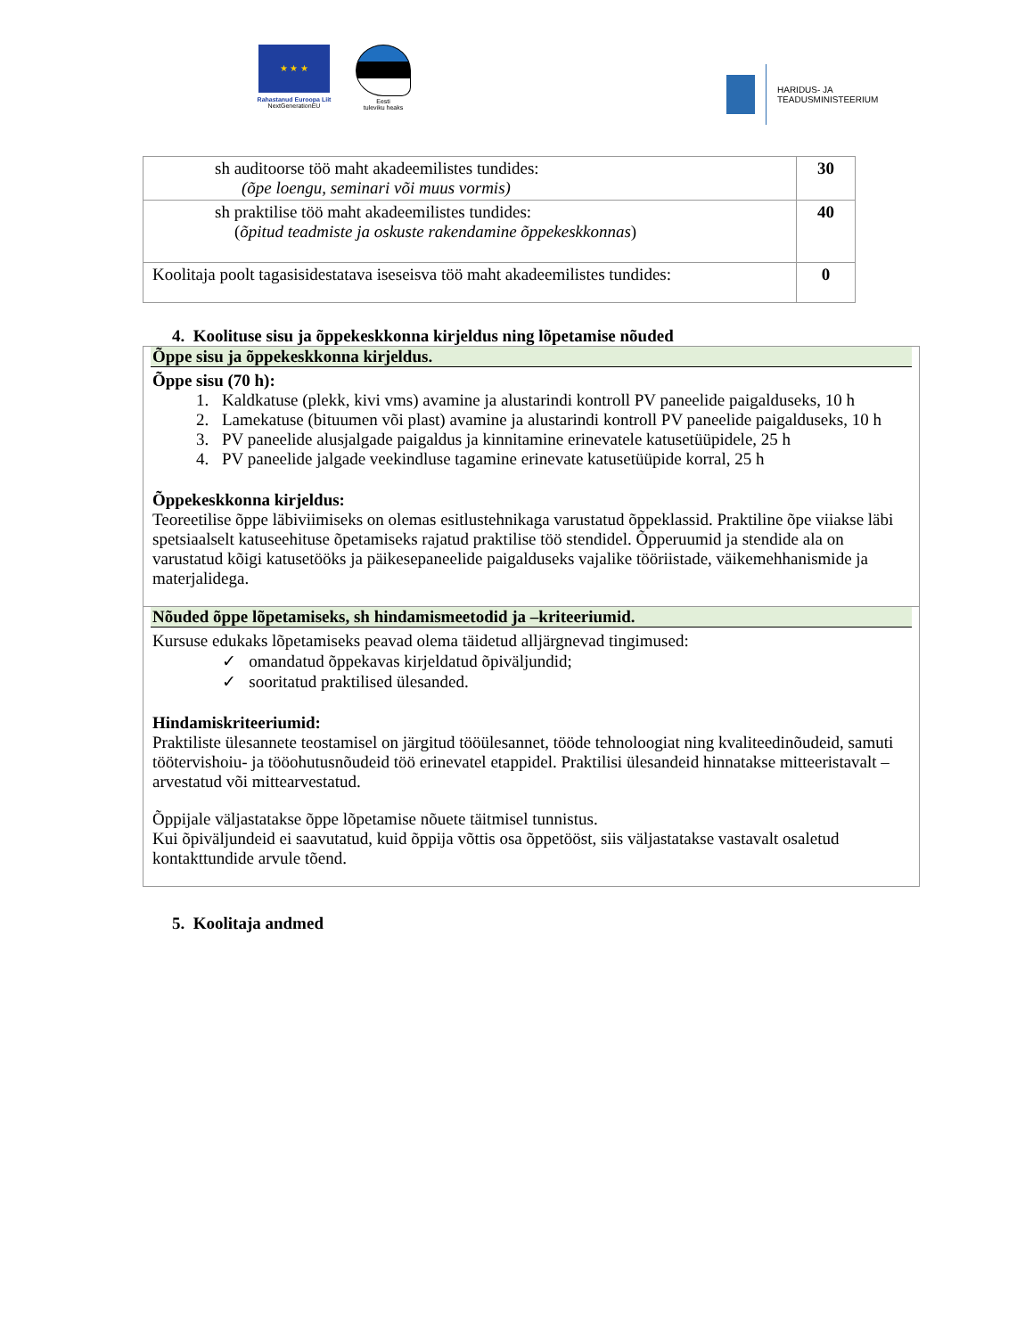★ ★ ★
Rahastanud Euroopa Liit
NextGenerationEU
Eesti
tuleviku heaks
HARIDUS- JA
TEADUSMINISTEERIUM
| sh auditoorse töö maht akadeemilistes tundides: (õpe loengu, seminari või muus vormis) | 30 |
| sh praktilise töö maht akadeemilistes tundides: ( õpitud teadmiste ja oskuste rakendamine õppekeskkonnas ) | 40 |
| Koolitaja poolt tagasisidestatava iseseisva töö maht akadeemilistes tundides: | 0 |
4. Koolituse sisu ja õppekeskkonna kirjeldus ning lõpetamise nõuded
Õppe sisu ja õppekeskkonna kirjeldus.
Õppe sisu (70 h):
1. Kaldkatuse (plekk, kivi vms) avamine ja alustarindi kontroll PV paneelide paigalduseks, 10 h
2. Lamekatuse (bituumen või plast) avamine ja alustarindi kontroll PV paneelide paigalduseks, 10 h
3. PV paneelide alusjalgade paigaldus ja kinnitamine erinevatele katusetüüpidele, 25 h
4. PV paneelide jalgade veekindluse tagamine erinevate katusetüüpide korral, 25 h
Õppekeskkonna kirjeldus:
Teoreetilise õppe läbiviimiseks on olemas esitlustehnikaga varustatud õppeklassid. Praktiline õpe viiakse läbi spetsiaalselt katuseehituse õpetamiseks rajatud praktilise töö stendidel. Õpperuumid ja stendide ala on varustatud kõigi katusetööks ja päikesepaneelide paigalduseks vajalike tööriistade, väikemehhanismide ja materjalidega.
Nõuded õppe lõpetamiseks, sh hindamismeetodid ja –kriteeriumid.
Kursuse edukaks lõpetamiseks peavad olema täidetud alljärgnevad tingimused:
✓ omandatud õppekavas kirjeldatud õpiväljundid;
✓ sooritatud praktilised ülesanded.
Hindamiskriteeriumid:
Praktiliste ülesannete teostamisel on järgitud tööülesannet, tööde tehnoloogiat ning kvaliteedinõudeid, samuti töötervishoiu- ja tööohutusnõudeid töö erinevatel etappidel. Praktilisi ülesandeid hinnatakse mitteeristavalt – arvestatud või mittearvestatud.
Õppijale väljastatakse õppe lõpetamise nõuete täitmisel tunnistus.
Kui õpiväljundeid ei saavutatud, kuid õppija võttis osa õppetööst, siis väljastatakse vastavalt osaletud kontakttundide arvule tõend.
5. Koolitaja andmed